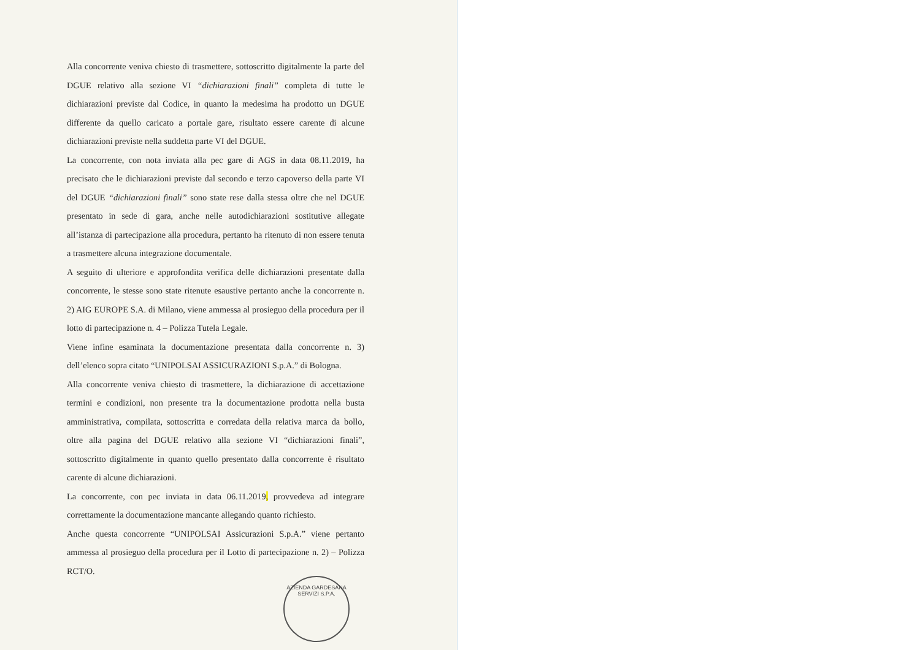Alla concorrente veniva chiesto di trasmettere, sottoscritto digitalmente la parte del DGUE relativo alla sezione VI “dichiarazioni finali” completa di tutte le dichiarazioni previste dal Codice, in quanto la medesima ha prodotto un DGUE differente da quello caricato a portale gare, risultato essere carente di alcune dichiarazioni previste nella suddetta parte VI del DGUE.
La concorrente, con nota inviata alla pec gare di AGS in data 08.11.2019, ha precisato che le dichiarazioni previste dal secondo e terzo capoverso della parte VI del DGUE “dichiarazioni finali” sono state rese dalla stessa oltre che nel DGUE presentato in sede di gara, anche nelle autodichiarazioni sostitutive allegate all’istanza di partecipazione alla procedura, pertanto ha ritenuto di non essere tenuta a trasmettere alcuna integrazione documentale.
A seguito di ulteriore e approfondita verifica delle dichiarazioni presentate dalla concorrente, le stesse sono state ritenute esaustive pertanto anche la concorrente n. 2) AIG EUROPE S.A. di Milano, viene ammessa al prosieguo della procedura per il lotto di partecipazione n. 4 – Polizza Tutela Legale.
Viene infine esaminata la documentazione presentata dalla concorrente n. 3) dell’elenco sopra citato “UNIPOLSAI ASSICURAZIONI S.p.A.” di Bologna.
Alla concorrente veniva chiesto di trasmettere, la dichiarazione di accettazione termini e condizioni, non presente tra la documentazione prodotta nella busta amministrativa, compilata, sottoscritta e corredata della relativa marca da bollo, oltre alla pagina del DGUE relativo alla sezione VI “dichiarazioni finali”, sottoscritto digitalmente in quanto quello presentato dalla concorrente è risultato carente di alcune dichiarazioni.
La concorrente, con pec inviata in data 06.11.2019, provvedeva ad integrare correttamente la documentazione mancante allegando quanto richiesto.
Anche questa concorrente “UNIPOLSAI Assicurazioni S.p.A.” viene pertanto ammessa al prosieguo della procedura per il Lotto di partecipazione n. 2) – Polizza RCT/O.
AZIENDA GARDESANA SERVIZI S.P.A.